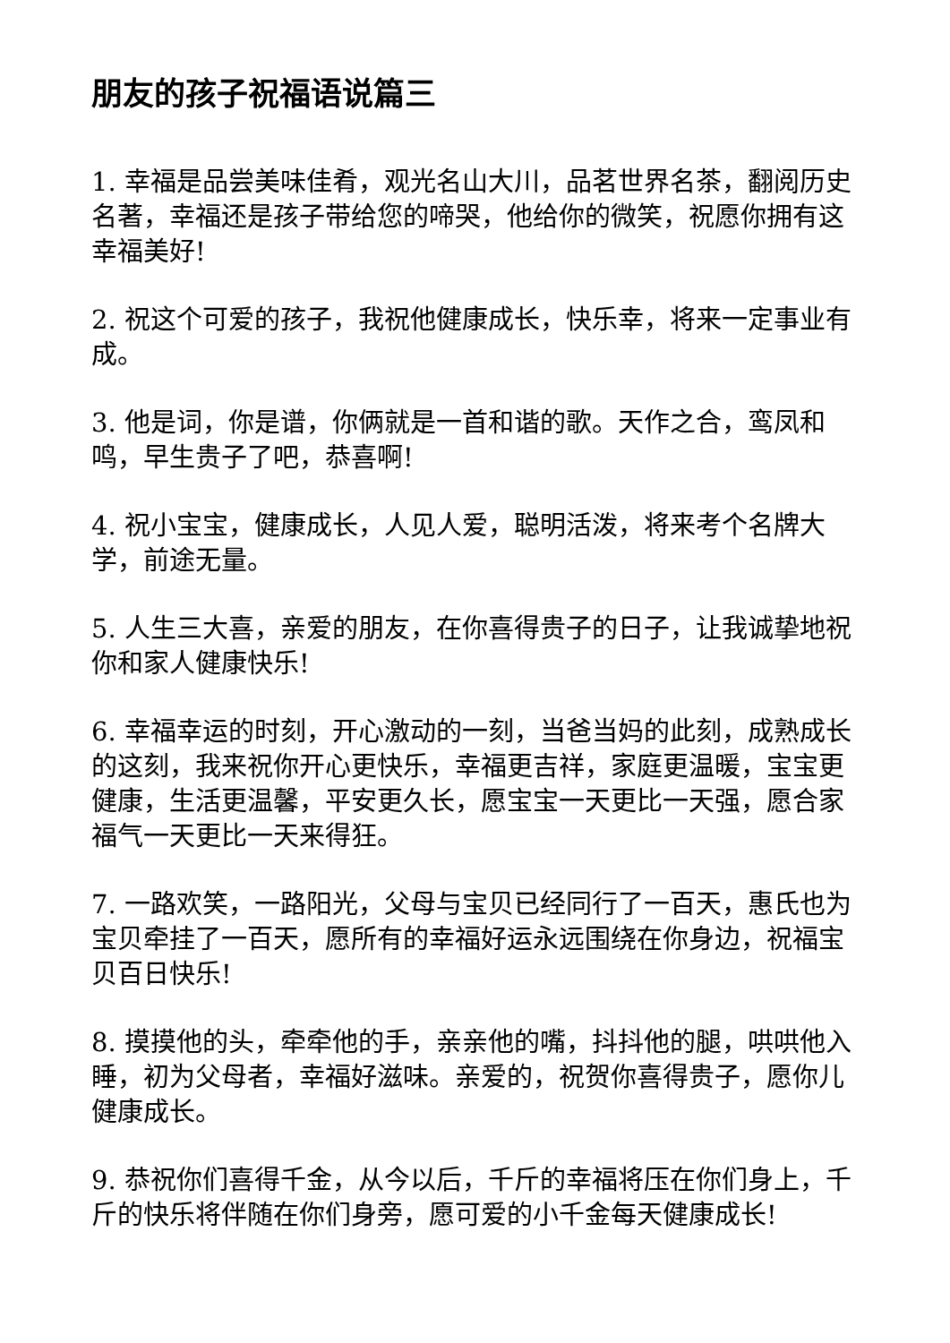朋友的孩子祝福语说篇三
1. 幸福是品尝美味佳肴，观光名山大川，品茗世界名茶，翻阅历史名著，幸福还是孩子带给您的啼哭，他给你的微笑，祝愿你拥有这幸福美好!
2. 祝这个可爱的孩子，我祝他健康成长，快乐幸，将来一定事业有成。
3. 他是词，你是谱，你俩就是一首和谐的歌。天作之合，鸾凤和鸣，早生贵子了吧，恭喜啊!
4. 祝小宝宝，健康成长，人见人爱，聪明活泼，将来考个名牌大学，前途无量。
5. 人生三大喜，亲爱的朋友，在你喜得贵子的日子，让我诚挚地祝你和家人健康快乐!
6. 幸福幸运的时刻，开心激动的一刻，当爸当妈的此刻，成熟成长的这刻，我来祝你开心更快乐，幸福更吉祥，家庭更温暖，宝宝更健康，生活更温馨，平安更久长，愿宝宝一天更比一天强，愿合家福气一天更比一天来得狂。
7. 一路欢笑，一路阳光，父母与宝贝已经同行了一百天，惠氏也为宝贝牵挂了一百天，愿所有的幸福好运永远围绕在你身边，祝福宝贝百日快乐!
8. 摸摸他的头，牵牵他的手，亲亲他的嘴，抖抖他的腿，哄哄他入睡，初为父母者，幸福好滋味。亲爱的，祝贺你喜得贵子，愿你儿健康成长。
9. 恭祝你们喜得千金，从今以后，千斤的幸福将压在你们身上，千斤的快乐将伴随在你们身旁，愿可爱的小千金每天健康成长!